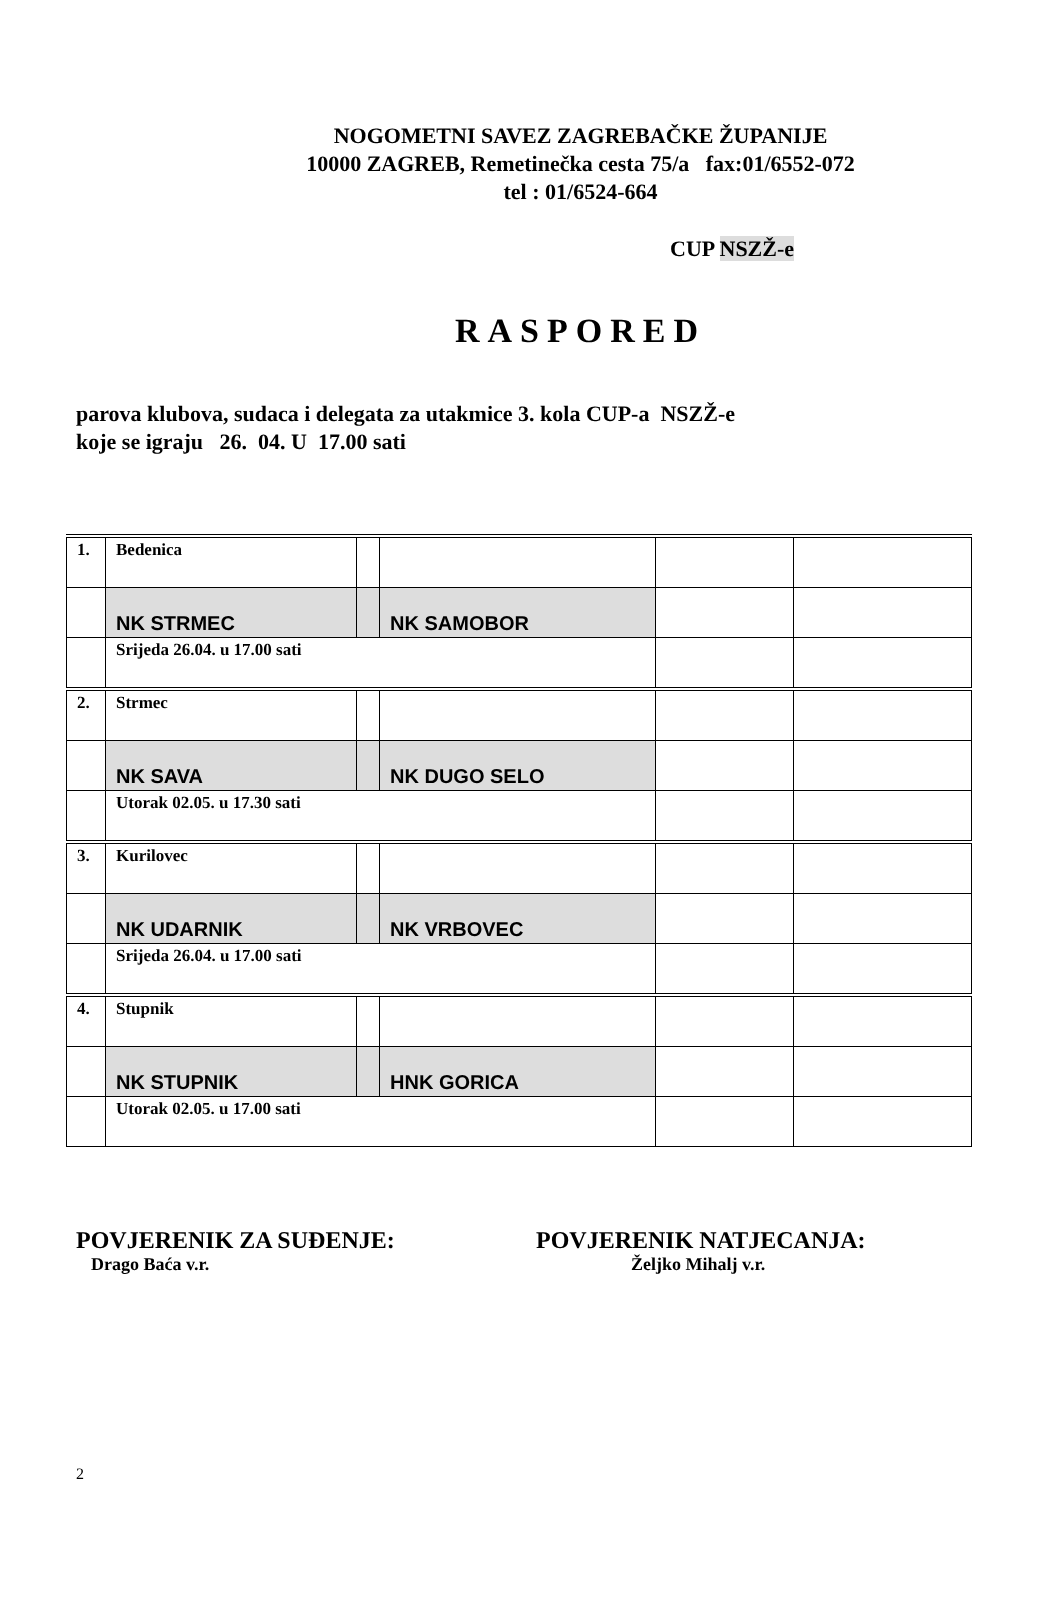NOGOMETNI SAVEZ ZAGREBAČKE ŽUPANIJE
10000 ZAGREB, Remetinečka cesta 75/a fax:01/6552-072
tel : 01/6524-664
CUP NSZŽ-e
RASPORED
parova klubova, sudaca i delegata za utakmice 3. kola CUP-a NSZŽ-e
koje se igraju 26. 04. U 17.00 sati
| 1. | Bedenica | | | | |
| | NK STRMEC | | NK SAMOBOR | | |
| | Srijeda 26.04. u 17.00 sati | | | | |
| 2. | Strmec | | | | |
| | NK SAVA | | NK DUGO SELO | | |
| | Utorak 02.05. u 17.30 sati | | | | |
| 3. | Kurilovec | | | | |
| | NK UDARNIK | | NK VRBOVEC | | |
| | Srijeda 26.04. u 17.00 sati | | | | |
| 4. | Stupnik | | | | |
| | NK STUPNIK | | HNK GORICA | | |
| | Utorak 02.05. u 17.00 sati | | | | |
POVJERENIK ZA SUĐENJE:
Drago Baća v.r.
POVJERENIK NATJECANJA:
Željko Mihalj v.r.
2